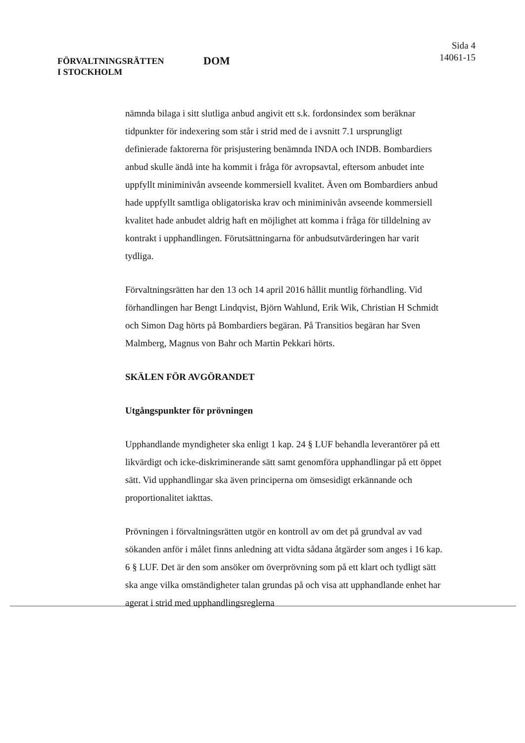FÖRVALTNINGSRÄTTEN
I STOCKHOLM
DOM
Sida 4
14061-15
nämnda bilaga i sitt slutliga anbud angivit ett s.k. fordonsindex som beräknar tidpunkter för indexering som står i strid med de i avsnitt 7.1 ursprungligt definierade faktorerna för prisjustering benämnda INDA och INDB. Bombardiers anbud skulle ändå inte ha kommit i fråga för avropsavtal, eftersom anbudet inte uppfyllt miniminivån avseende kommersiell kvalitet. Även om Bombardiers anbud hade uppfyllt samtliga obligatoriska krav och miniminivån avseende kommersiell kvalitet hade anbudet aldrig haft en möjlighet att komma i fråga för tilldelning av kontrakt i upphandlingen. Förutsättningarna för anbudsutvärderingen har varit tydliga.
Förvaltningsrätten har den 13 och 14 april 2016 hållit muntlig förhandling. Vid förhandlingen har Bengt Lindqvist, Björn Wahlund, Erik Wik, Christian H Schmidt och Simon Dag hörts på Bombardiers begäran. På Transitios begäran har Sven Malmberg, Magnus von Bahr och Martin Pekkari hörts.
SKÄLEN FÖR AVGÖRANDET
Utgångspunkter för prövningen
Upphandlande myndigheter ska enligt 1 kap. 24 § LUF behandla leverantörer på ett likvärdigt och icke-diskriminerande sätt samt genomföra upphandlingar på ett öppet sätt. Vid upphandlingar ska även principerna om ömsesidigt erkännande och proportionalitet iakttas.
Prövningen i förvaltningsrätten utgör en kontroll av om det på grundval av vad sökanden anför i målet finns anledning att vidta sådana åtgärder som anges i 16 kap. 6 § LUF. Det är den som ansöker om överprövning som på ett klart och tydligt sätt ska ange vilka omständigheter talan grundas på och visa att upphandlande enhet har agerat i strid med upphandlingsreglerna